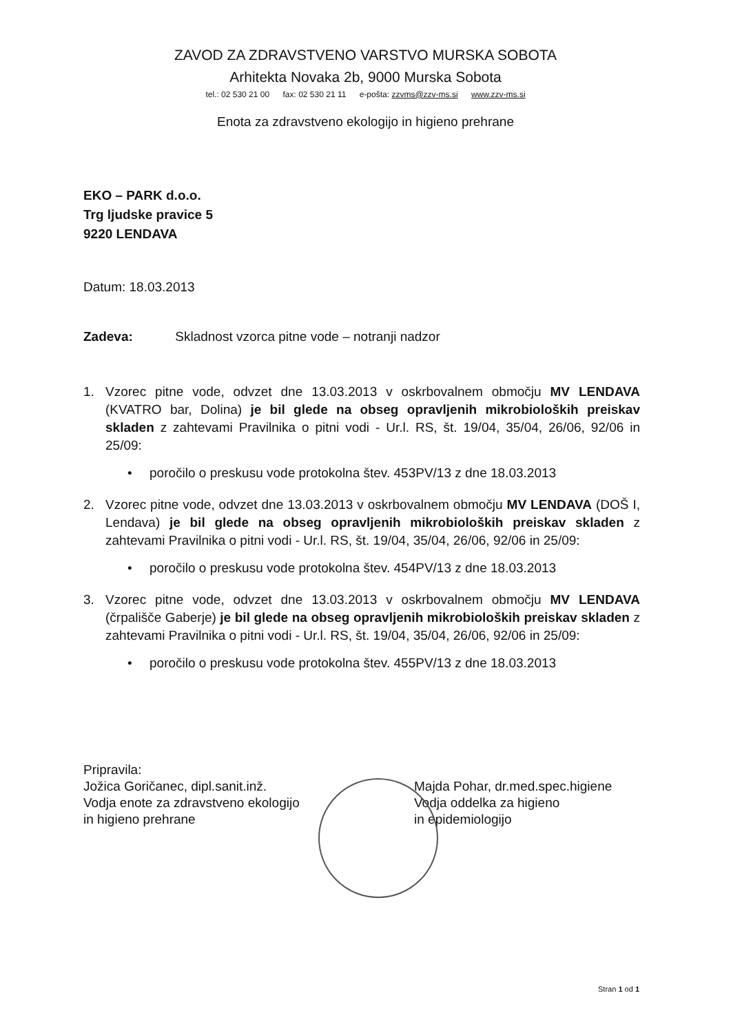ZAVOD ZA ZDRAVSTVENO VARSTVO MURSKA SOBOTA
Arhitekta Novaka 2b, 9000 Murska Sobota
tel.: 02 530 21 00 fax: 02 530 21 11 e-pošta: zzvms@zzv-ms.si www.zzv-ms.si
Enota za zdravstveno ekologijo in higieno prehrane
EKO – PARK d.o.o.
Trg ljudske pravice 5
9220 LENDAVA
Datum: 18.03.2013
Zadeva: Skladnost vzorca pitne vode – notranji nadzor
1. Vzorec pitne vode, odvzet dne 13.03.2013 v oskrbovalnem območju MV LENDAVA (KVATRO bar, Dolina) je bil glede na obseg opravljenih mikrobioloških preiskav skladen z zahtevami Pravilnika o pitni vodi - Ur.l. RS, št. 19/04, 35/04, 26/06, 92/06 in 25/09:
• poročilo o preskusu vode protokolna štev. 453PV/13 z dne 18.03.2013
2. Vzorec pitne vode, odvzet dne 13.03.2013 v oskrbovalnem območju MV LENDAVA (DOŠ I, Lendava) je bil glede na obseg opravljenih mikrobioloških preiskav skladen z zahtevami Pravilnika o pitni vodi - Ur.l. RS, št. 19/04, 35/04, 26/06, 92/06 in 25/09:
• poročilo o preskusu vode protokolna štev. 454PV/13 z dne 18.03.2013
3. Vzorec pitne vode, odvzet dne 13.03.2013 v oskrbovalnem območju MV LENDAVA (črpališče Gaberje) je bil glede na obseg opravljenih mikrobioloških preiskav skladen z zahtevami Pravilnika o pitni vodi - Ur.l. RS, št. 19/04, 35/04, 26/06, 92/06 in 25/09:
• poročilo o preskusu vode protokolna štev. 455PV/13 z dne 18.03.2013
Pripravila:
Jožica Goričanec, dipl.sanit.inž.
Vodja enote za zdravstveno ekologijo
in higieno prehrane
Majda Pohar, dr.med.spec.higiene
Vodja oddelka za higieno
in epidemiologijo
Stran 1 od 1